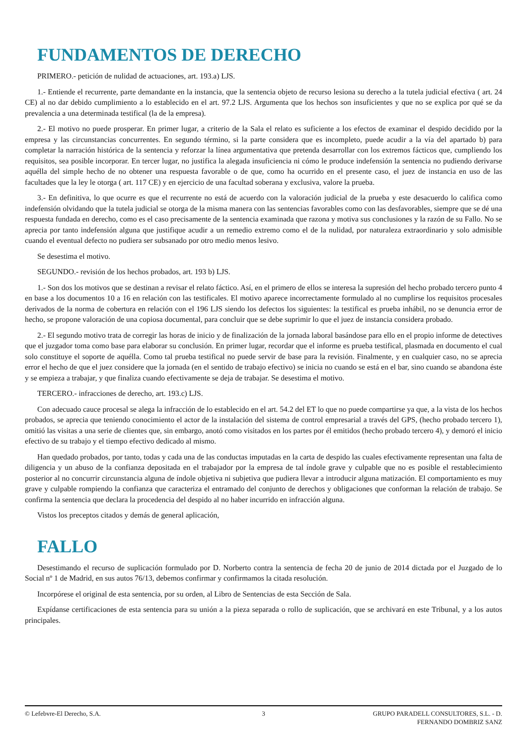FUNDAMENTOS DE DERECHO
PRIMERO.- petición de nulidad de actuaciones, art. 193.a) LJS.
1.- Entiende el recurrente, parte demandante en la instancia, que la sentencia objeto de recurso lesiona su derecho a la tutela judicial efectiva ( art. 24 CE) al no dar debido cumplimiento a lo establecido en el art. 97.2 LJS. Argumenta que los hechos son insuficientes y que no se explica por qué se da prevalencia a una determinada testifical (la de la empresa).
2.- El motivo no puede prosperar. En primer lugar, a criterio de la Sala el relato es suficiente a los efectos de examinar el despido decidido por la empresa y las circunstancias concurrentes. En segundo término, si la parte considera que es incompleto, puede acudir a la vía del apartado b) para completar la narración histórica de la sentencia y reforzar la línea argumentativa que pretenda desarrollar con los extremos fácticos que, cumpliendo los requisitos, sea posible incorporar. En tercer lugar, no justifica la alegada insuficiencia ni cómo le produce indefensión la sentencia no pudiendo derivarse aquélla del simple hecho de no obtener una respuesta favorable o de que, como ha ocurrido en el presente caso, el juez de instancia en uso de las facultades que la ley le otorga ( art. 117 CE) y en ejercicio de una facultad soberana y exclusiva, valore la prueba.
3.- En definitiva, lo que ocurre es que el recurrente no está de acuerdo con la valoración judicial de la prueba y este desacuerdo lo califica como indefensión olvidando que la tutela judicial se otorga de la misma manera con las sentencias favorables como con las desfavorables, siempre que se dé una respuesta fundada en derecho, como es el caso precisamente de la sentencia examinada que razona y motiva sus conclusiones y la razón de su Fallo. No se aprecia por tanto indefensión alguna que justifique acudir a un remedio extremo como el de la nulidad, por naturaleza extraordinario y solo admisible cuando el eventual defecto no pudiera ser subsanado por otro medio menos lesivo.
Se desestima el motivo.
SEGUNDO.- revisión de los hechos probados, art. 193 b) LJS.
1.- Son dos los motivos que se destinan a revisar el relato fáctico. Así, en el primero de ellos se interesa la supresión del hecho probado tercero punto 4 en base a los documentos 10 a 16 en relación con las testificales. El motivo aparece incorrectamente formulado al no cumplirse los requisitos procesales derivados de la norma de cobertura en relación con el 196 LJS siendo los defectos los siguientes: la testifical es prueba inhábil, no se denuncia error de hecho, se propone valoración de una copiosa documental, para concluir que se debe suprimir lo que el juez de instancia considera probado.
2.- El segundo motivo trata de corregir las horas de inicio y de finalización de la jornada laboral basándose para ello en el propio informe de detectives que el juzgador toma como base para elaborar su conclusión. En primer lugar, recordar que el informe es prueba testifical, plasmada en documento el cual solo constituye el soporte de aquélla. Como tal prueba testifical no puede servir de base para la revisión. Finalmente, y en cualquier caso, no se aprecia error el hecho de que el juez considere que la jornada (en el sentido de trabajo efectivo) se inicia no cuando se está en el bar, sino cuando se abandona éste y se empieza a trabajar, y que finaliza cuando efectivamente se deja de trabajar. Se desestima el motivo.
TERCERO.- infracciones de derecho, art. 193.c) LJS.
Con adecuado cauce procesal se alega la infracción de lo establecido en el art. 54.2 del ET lo que no puede compartirse ya que, a la vista de los hechos probados, se aprecia que teniendo conocimiento el actor de la instalación del sistema de control empresarial a través del GPS, (hecho probado tercero 1), omitió las visitas a una serie de clientes que, sin embargo, anotó como visitados en los partes por él emitidos (hecho probado tercero 4), y demoró el inicio efectivo de su trabajo y el tiempo efectivo dedicado al mismo.
Han quedado probados, por tanto, todas y cada una de las conductas imputadas en la carta de despido las cuales efectivamente representan una falta de diligencia y un abuso de la confianza depositada en el trabajador por la empresa de tal índole grave y culpable que no es posible el restablecimiento posterior al no concurrir circunstancia alguna de índole objetiva ni subjetiva que pudiera llevar a introducir alguna matización. El comportamiento es muy grave y culpable rompiendo la confianza que caracteriza el entramado del conjunto de derechos y obligaciones que conforman la relación de trabajo. Se confirma la sentencia que declara la procedencia del despido al no haber incurrido en infracción alguna.
Vistos los preceptos citados y demás de general aplicación,
FALLO
Desestimando el recurso de suplicación formulado por D. Norberto contra la sentencia de fecha 20 de junio de 2014 dictada por el Juzgado de lo Social nº 1 de Madrid, en sus autos 76/13, debemos confirmar y confirmamos la citada resolución.
Incorpórese el original de esta sentencia, por su orden, al Libro de Sentencias de esta Sección de Sala.
Expídanse certificaciones de esta sentencia para su unión a la pieza separada o rollo de suplicación, que se archivará en este Tribunal, y a los autos principales.
© Lefebvre-El Derecho, S.A. 3 GRUPO PARADELL CONSULTORES, S.L. - D. FERNANDO DOMBRIZ SANZ